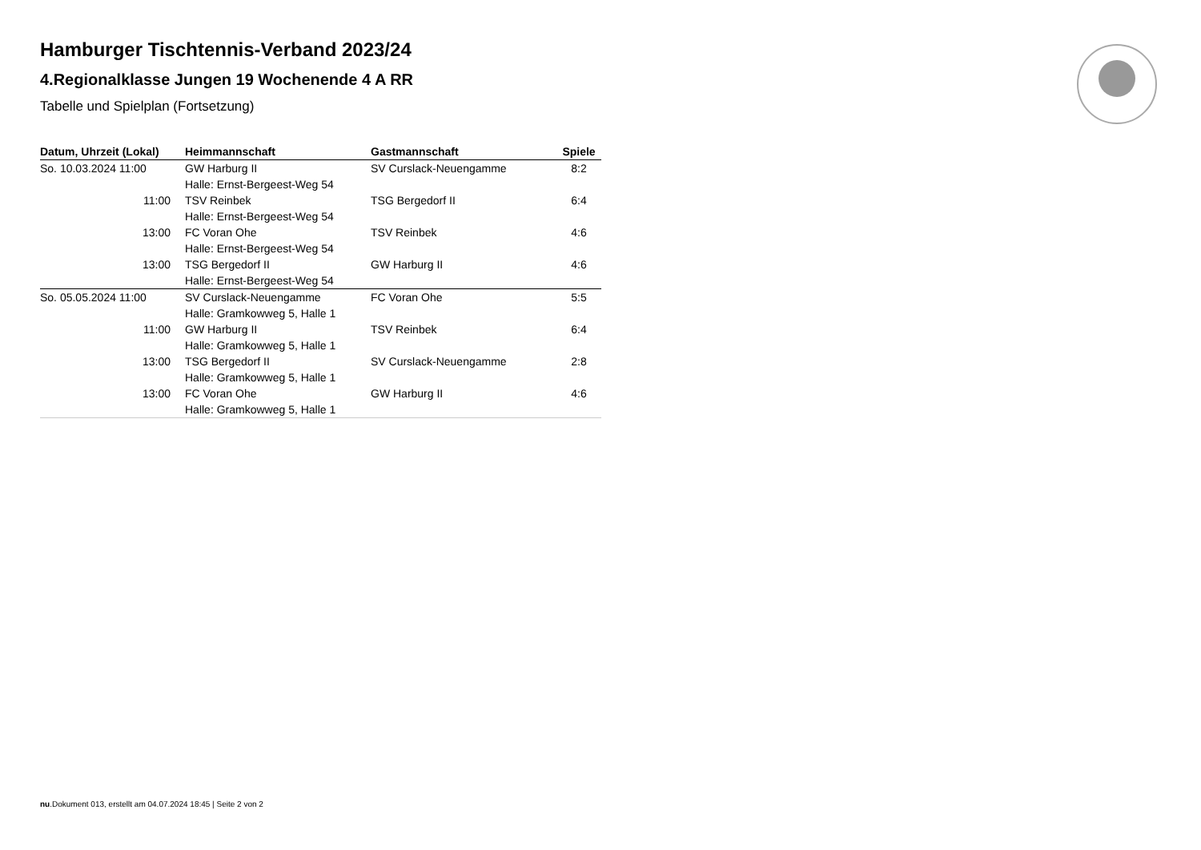Hamburger Tischtennis-Verband 2023/24
4.Regionalklasse Jungen 19 Wochenende 4 A RR
Tabelle und Spielplan (Fortsetzung)
| Datum, Uhrzeit (Lokal) | Heimmannschaft | Gastmannschaft | Spiele |
| --- | --- | --- | --- |
| So. 10.03.2024 11:00 | GW Harburg II | SV Curslack-Neuengamme | 8:2 |
| | Halle: Ernst-Bergeest-Weg 54 | | |
| 11:00 | TSV Reinbek | TSG Bergedorf II | 6:4 |
| | Halle: Ernst-Bergeest-Weg 54 | | |
| 13:00 | FC Voran Ohe | TSV Reinbek | 4:6 |
| | Halle: Ernst-Bergeest-Weg 54 | | |
| 13:00 | TSG Bergedorf II | GW Harburg II | 4:6 |
| | Halle: Ernst-Bergeest-Weg 54 | | |
| So. 05.05.2024 11:00 | SV Curslack-Neuengamme | FC Voran Ohe | 5:5 |
| | Halle: Gramkowweg 5, Halle 1 | | |
| 11:00 | GW Harburg II | TSV Reinbek | 6:4 |
| | Halle: Gramkowweg 5, Halle 1 | | |
| 13:00 | TSG Bergedorf II | SV Curslack-Neuengamme | 2:8 |
| | Halle: Gramkowweg 5, Halle 1 | | |
| 13:00 | FC Voran Ohe | GW Harburg II | 4:6 |
| | Halle: Gramkowweg 5, Halle 1 | | |
nu.Dokument 013, erstellt am 04.07.2024 18:45 | Seite 2 von 2